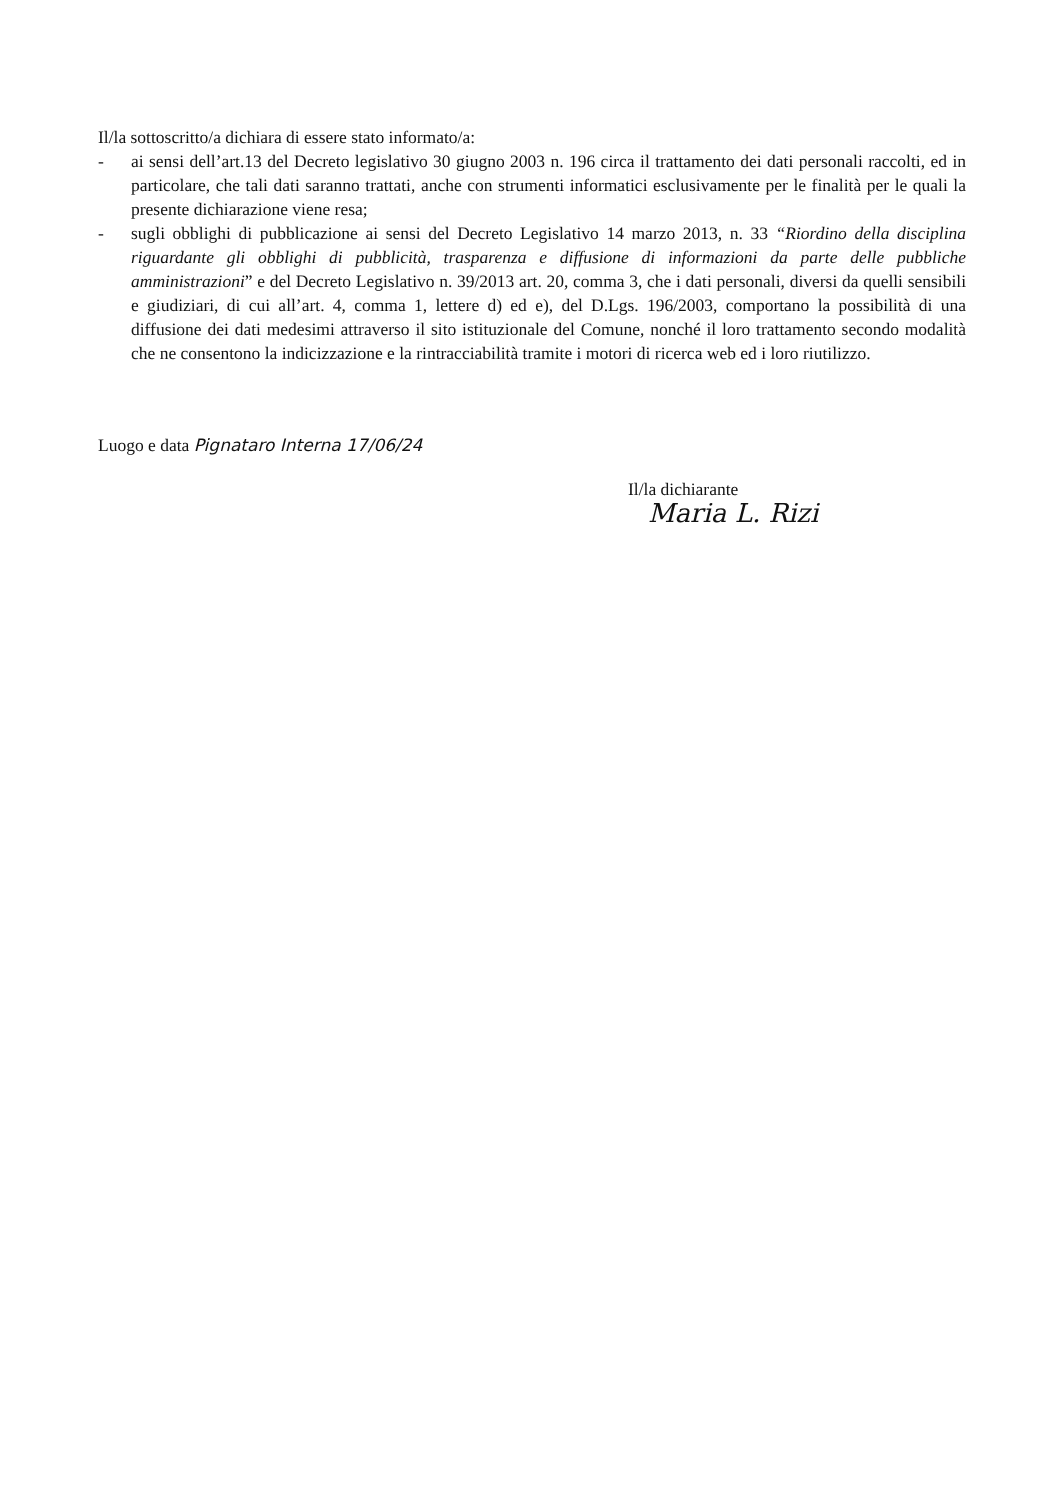Il/la sottoscritto/a dichiara di essere stato informato/a:
- ai sensi dell’art.13 del Decreto legislativo 30 giugno 2003 n. 196 circa il trattamento dei dati personali raccolti, ed in particolare, che tali dati saranno trattati, anche con strumenti informatici esclusivamente per le finalità per le quali la presente dichiarazione viene resa;
- sugli obblighi di pubblicazione ai sensi del Decreto Legislativo 14 marzo 2013, n. 33 “Riordino della disciplina riguardante gli obblighi di pubblicità, trasparenza e diffusione di informazioni da parte delle pubbliche amministrazioni” e del Decreto Legislativo n. 39/2013 art. 20, comma 3, che i dati personali, diversi da quelli sensibili e giudiziari, di cui all’art. 4, comma 1, lettere d) ed e), del D.Lgs. 196/2003, comportano la possibilità di una diffusione dei dati medesimi attraverso il sito istituzionale del Comune, nonché il loro trattamento secondo modalità che ne consentono la indicizzazione e la rintracciabilità tramite i motori di ricerca web ed i loro riutilizzo.
Luogo e data Pignataro Interna 17/06/24
Il/la dichiarante
Maria L. Rizi